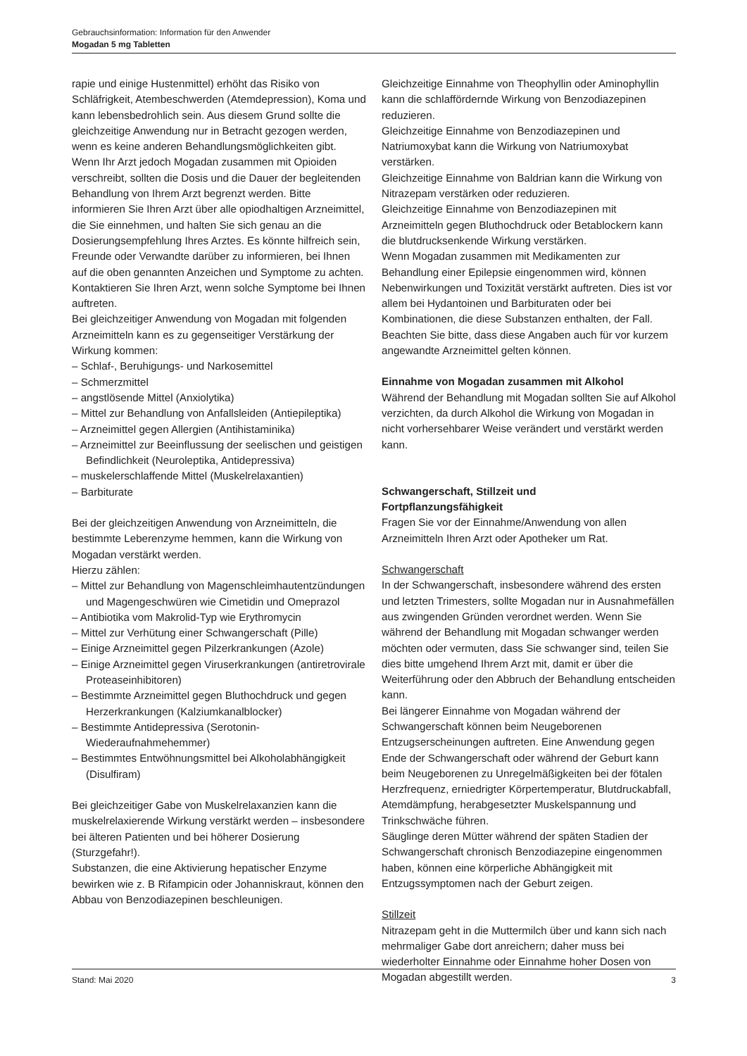Gebrauchsinformation: Information für den Anwender
Mogadan 5 mg Tabletten
rapie und einige Hustenmittel) erhöht das Risiko von Schläfrigkeit, Atembeschwerden (Atemdepression), Koma und kann lebensbedrohlich sein. Aus diesem Grund sollte die gleichzeitige Anwendung nur in Betracht gezogen werden, wenn es keine anderen Behandlungsmöglichkeiten gibt.
Wenn Ihr Arzt jedoch Mogadan zusammen mit Opioiden verschreibt, sollten die Dosis und die Dauer der begleitenden Behandlung von Ihrem Arzt begrenzt werden. Bitte informieren Sie Ihren Arzt über alle opiodhaltigen Arzneimittel, die Sie einnehmen, und halten Sie sich genau an die Dosierungsempfehlung Ihres Arztes. Es könnte hilfreich sein, Freunde oder Verwandte darüber zu informieren, bei Ihnen auf die oben genannten Anzeichen und Symptome zu achten. Kontaktieren Sie Ihren Arzt, wenn solche Symptome bei Ihnen auftreten.
Bei gleichzeitiger Anwendung von Mogadan mit folgenden Arzneimitteln kann es zu gegenseitiger Verstärkung der Wirkung kommen:
– Schlaf-, Beruhigungs- und Narkosemittel
– Schmerzmittel
– angstlösende Mittel (Anxiolytika)
– Mittel zur Behandlung von Anfallsleiden (Antiepileptika)
– Arzneimittel gegen Allergien (Antihistaminika)
– Arzneimittel zur Beeinflussung der seelischen und geistigen Befindlichkeit (Neuroleptika, Antidepressiva)
– muskelerschlaffende Mittel (Muskelrelaxantien)
– Barbiturate
Bei der gleichzeitigen Anwendung von Arzneimitteln, die bestimmte Leberenzyme hemmen, kann die Wirkung von Mogadan verstärkt werden.
Hierzu zählen:
– Mittel zur Behandlung von Magenschleimhautentzündungen und Magengeschwüren wie Cimetidin und Omeprazol
– Antibiotika vom Makrolid-Typ wie Erythromycin
– Mittel zur Verhütung einer Schwangerschaft (Pille)
– Einige Arzneimittel gegen Pilzerkrankungen (Azole)
– Einige Arzneimittel gegen Viruserkrankungen (antiretrovirale Proteaseinhibitoren)
– Bestimmte Arzneimittel gegen Bluthochdruck und gegen Herzerkrankungen (Kalziumkanalblocker)
– Bestimmte Antidepressiva (Serotonin-Wiederaufnahmehemmer)
– Bestimmtes Entwöhnungsmittel bei Alkoholabhängigkeit (Disulfiram)
Bei gleichzeitiger Gabe von Muskelrelaxanzien kann die muskelrelaxierende Wirkung verstärkt werden – insbesondere bei älteren Patienten und bei höherer Dosierung (Sturzgefahr!).
Substanzen, die eine Aktivierung hepatischer Enzyme bewirken wie z. B Rifampicin oder Johanniskraut, können den Abbau von Benzodiazepinen beschleunigen.
Gleichzeitige Einnahme von Theophyllin oder Aminophyllin kann die schlaffördernde Wirkung von Benzodiazepinen reduzieren.
Gleichzeitige Einnahme von Benzodiazepinen und Natriumoxybat kann die Wirkung von Natriumoxybat verstärken.
Gleichzeitige Einnahme von Baldrian kann die Wirkung von Nitrazepam verstärken oder reduzieren.
Gleichzeitige Einnahme von Benzodiazepinen mit Arzneimitteln gegen Bluthochdruck oder Betablockern kann die blutdrucksenkende Wirkung verstärken.
Wenn Mogadan zusammen mit Medikamenten zur Behandlung einer Epilepsie eingenommen wird, können Nebenwirkungen und Toxizität verstärkt auftreten. Dies ist vor allem bei Hydantoinen und Barbituraten oder bei Kombinationen, die diese Substanzen enthalten, der Fall.
Beachten Sie bitte, dass diese Angaben auch für vor kurzem angewandte Arzneimittel gelten können.
Einnahme von Mogadan zusammen mit Alkohol
Während der Behandlung mit Mogadan sollten Sie auf Alkohol verzichten, da durch Alkohol die Wirkung von Mogadan in nicht vorhersehbarer Weise verändert und verstärkt werden kann.
Schwangerschaft, Stillzeit und
Fortpflanzungsfähigkeit
Fragen Sie vor der Einnahme/Anwendung von allen Arzneimitteln Ihren Arzt oder Apotheker um Rat.
Schwangerschaft
In der Schwangerschaft, insbesondere während des ersten und letzten Trimesters, sollte Mogadan nur in Ausnahmefällen aus zwingenden Gründen verordnet werden. Wenn Sie während der Behandlung mit Mogadan schwanger werden möchten oder vermuten, dass Sie schwanger sind, teilen Sie dies bitte umgehend Ihrem Arzt mit, damit er über die Weiterführung oder den Abbruch der Behandlung entscheiden kann.
Bei längerer Einnahme von Mogadan während der Schwangerschaft können beim Neugeborenen Entzugserscheinungen auftreten. Eine Anwendung gegen Ende der Schwangerschaft oder während der Geburt kann beim Neugeborenen zu Unregelmäßigkeiten bei der fötalen Herzfrequenz, erniedrigter Körpertemperatur, Blutdruckabfall, Atemdämpfung, herabgesetzter Muskelspannung und Trinkschwäche führen.
Säuglinge deren Mütter während der späten Stadien der Schwangerschaft chronisch Benzodiazepine eingenommen haben, können eine körperliche Abhängigkeit mit Entzugssymptomen nach der Geburt zeigen.
Stillzeit
Nitrazepam geht in die Muttermilch über und kann sich nach mehrmaliger Gabe dort anreichern; daher muss bei wiederholter Einnahme oder Einnahme hoher Dosen von Mogadan abgestillt werden.
Stand: Mai 2020 3